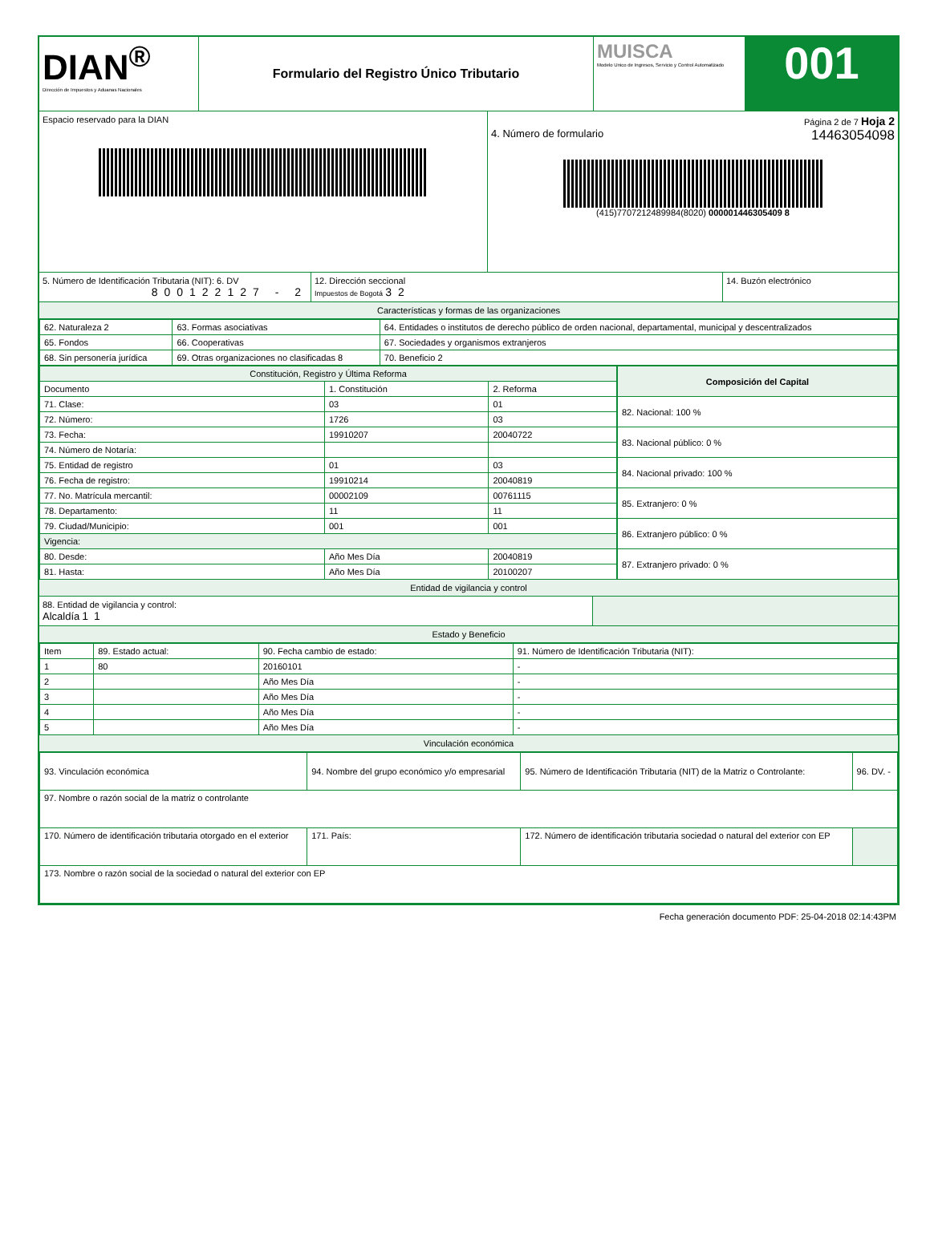DIAN<sup>®</sup>
Dirección de Impuestos y Aduanas Nacionales
Formulario del Registro Único Tributario
MUISCA
Modelo Unico de Ingresos, Servicio y Control Automatizado
001
Espacio reservado para la DIAN Página 2 de 7 Hoja 2
4. Número de formulario 14463054098
(415)7707212489984(8020) 000001446305409 8
5. Número de Identificación Tributaria (NIT): 6. DV
800122127 - 2
12. Dirección seccional
Impuestos de Bogotá 32
14. Buzón electrónico
Características y formas de las organizaciones
| 62. Naturaleza 2 | 63. Formas asociativas | 64. Entidades o institutos de derecho público de orden nacional, departamental, municipal y descentralizados |
| 65. Fondos | 66. Cooperativas | 67. Sociedades y organismos extranjeros |
| 68. Sin personería jurídica | 69. Otras organizaciones no clasificadas 8 | 70. Beneficio 2 |
| Constitución, Registro y Última Reforma | | |
| --- | --- | --- |
| Documento | 1. Constitución | 2. Reforma |
| 71. Clase: | 03 | 01 |
| 72. Número: | 1726 | 03 |
| 73. Fecha: | 19910207 | 20040722 |
| 74. Número de Notaría: | | |
| 75. Entidad de registro | 01 | 03 |
| 76. Fecha de registro: | 19910214 | 20040819 |
| 77. No. Matrícula mercantil: | 00002109 | 00761115 |
| 78. Departamento: | 11 | 11 |
| 79. Ciudad/Municipio: | 001 | 001 |
| Vigencia: | | |
| 80. Desde: | Año Mes Día | 20040819 |
| 81. Hasta: | Año Mes Día | 20100207 |
| Composición del Capital |
| --- |
| 82. Nacional: 100 % |
| 83. Nacional público: 0 % |
| 84. Nacional privado: 100 % |
| 85. Extranjero: 0 % |
| 86. Extranjero público: 0 % |
| 87. Extranjero privado: 0 % |
Entidad de vigilancia y control
88. Entidad de vigilancia y control:
Alcaldía 11
Estado y Beneficio
| Item | 89. Estado actual: | 90. Fecha cambio de estado: | 91. Número de Identificación Tributaria (NIT): |
| --- | --- | --- | --- |
| 1 | 80 | 20160101 | - |
| 2 | | Año Mes Día | - |
| 3 | | Año Mes Día | - |
| 4 | | Año Mes Día | - |
| 5 | | Año Mes Día | - |
Vinculación económica
| 93. Vinculación económica | 94. Nombre del grupo económico y/o empresarial | 95. Número de Identificación Tributaria (NIT) de la Matriz o Controlante: | 96. DV. - |
| 97. Nombre o razón social de la matriz o controlante | | | |
| 170. Número de identificación tributaria otorgado en el exterior | 171. País: | 172. Número de identificación tributaria sociedad o natural del exterior con EP | |
| 173. Nombre o razón social de la sociedad o natural del exterior con EP | | | |
Fecha generación documento PDF: 25-04-2018 02:14:43PM